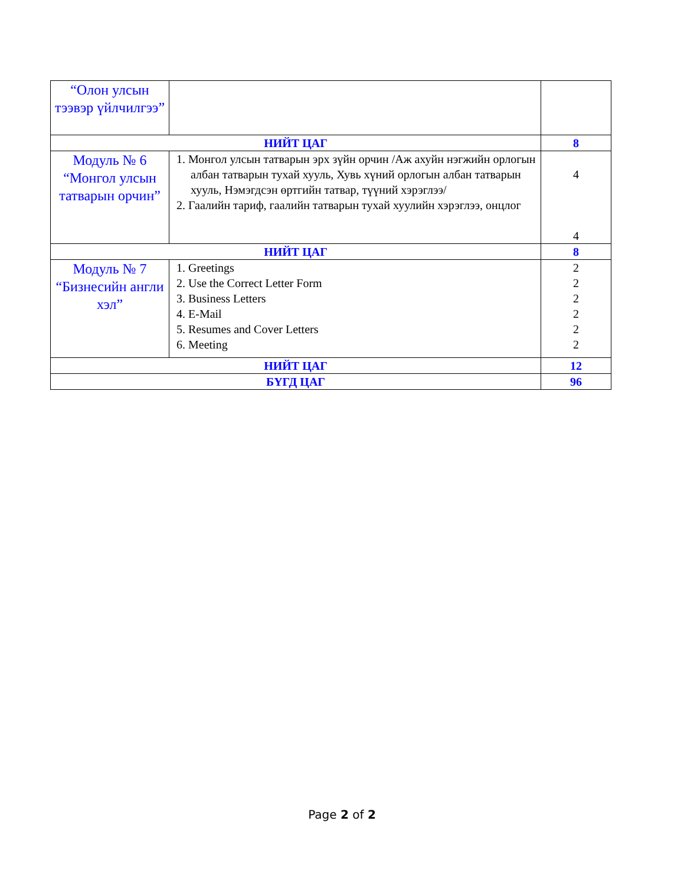| “Олон улсын тээвэр үйлчилгээ” | | |
| НИЙТ ЦАГ | | 8 |
| Модуль № 6 “Монгол улсын татварын орчин” | 1. Монгол улсын татварын эрх зүйн орчин /Аж ахуйн нэгжийн орлогын албан татварын тухай хууль, Хувь хүний орлогын албан татварын хууль, Нэмэгдсэн өртгийн татвар, түүний хэрэглээ/ 2. Гаалийн тариф, гаалийн татварын тухай хуулийн хэрэглээ, онцлог | 4 4 |
| НИЙТ ЦАГ | | 8 |
| Модуль № 7 “Бизнесийн англи хэл” | 1. Greetings 2. Use the Correct Letter Form 3. Business Letters 4. E-Mail 5. Resumes and Cover Letters 6. Meeting | 2 2 2 2 2 2 |
| НИЙТ ЦАГ | | 12 |
| БҮГД ЦАГ | | 96 |
Page 2 of 2